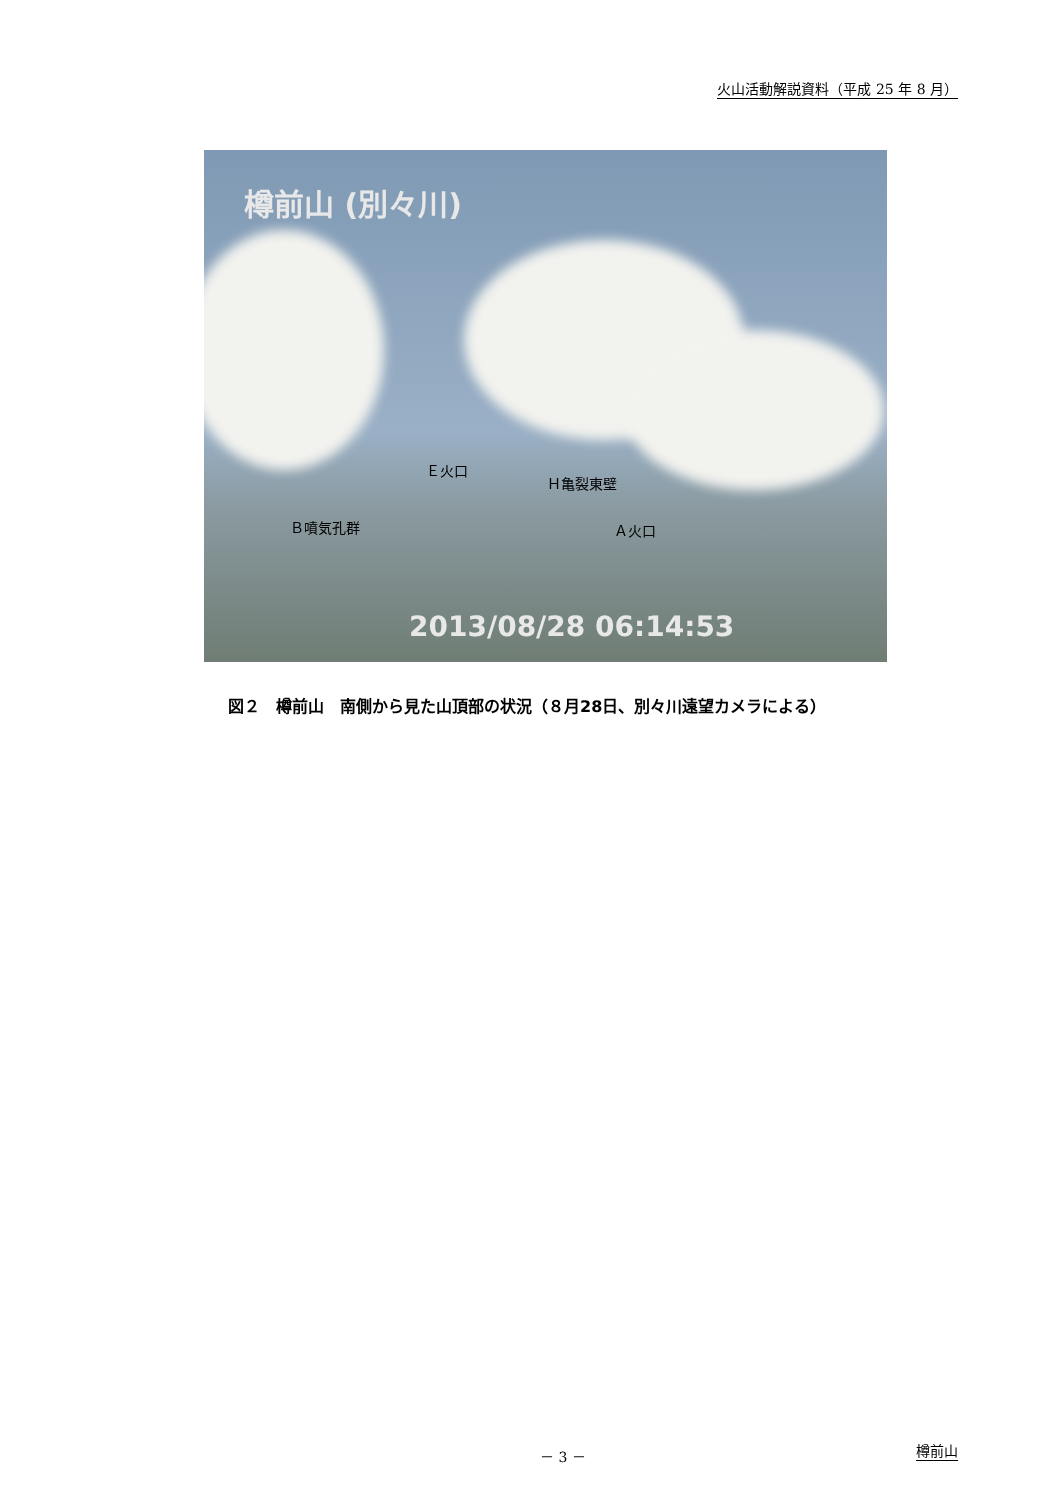火山活動解説資料（平成 25 年 8 月）
樽前山 (別々川)
Ｅ火口
Ｈ亀裂東壁
Ｂ噴気孔群 Ａ火口
2013/08/28 06:14:53
図２　樽前山　南側から見た山頂部の状況（８月28日、別々川遠望カメラによる）
－ 3 － 樽前山